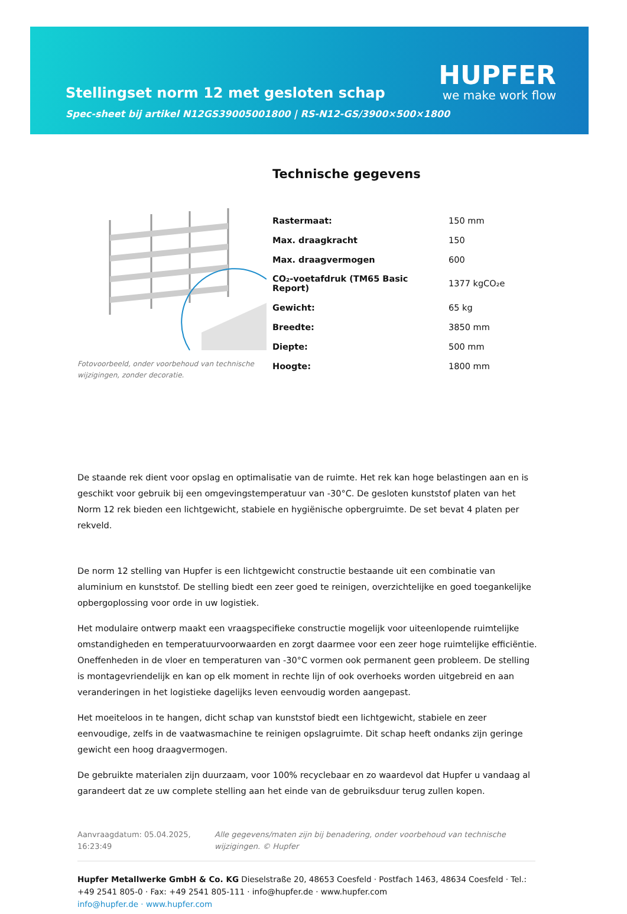Stellingset norm 12 met gesloten schap
HUPFER
we make work flow
Spec-sheet bij artikel N12GS39005001800 | RS-N12-GS/3900×500×1800
Fotovoorbeeld, onder voorbehoud van technische wijzigingen, zonder decoratie.
Technische gegevens
| Rastermaat: | 150 mm |
| Max. draagkracht | 150 |
| Max. draagvermogen | 600 |
| CO₂-voetafdruk (TM65 Basic Report) | 1377 kgCO₂e |
| Gewicht: | 65 kg |
| Breedte: | 3850 mm |
| Diepte: | 500 mm |
| Hoogte: | 1800 mm |
De staande rek dient voor opslag en optimalisatie van de ruimte. Het rek kan hoge belastingen aan en is geschikt voor gebruik bij een omgevingstemperatuur van -30°C. De gesloten kunststof platen van het Norm 12 rek bieden een lichtgewicht, stabiele en hygiënische opbergruimte. De set bevat 4 platen per rekveld.
De norm 12 stelling van Hupfer is een lichtgewicht constructie bestaande uit een combinatie van aluminium en kunststof. De stelling biedt een zeer goed te reinigen, overzichtelijke en goed toegankelijke opbergoplossing voor orde in uw logistiek.
Het modulaire ontwerp maakt een vraagspecifieke constructie mogelijk voor uiteenlopende ruimtelijke omstandigheden en temperatuurvoorwaarden en zorgt daarmee voor een zeer hoge ruimtelijke efficiëntie. Oneffenheden in de vloer en temperaturen van -30°C vormen ook permanent geen probleem. De stelling is montagevriendelijk en kan op elk moment in rechte lijn of ook overhoeks worden uitgebreid en aan veranderingen in het logistieke dagelijks leven eenvoudig worden aangepast.
Het moeiteloos in te hangen, dicht schap van kunststof biedt een lichtgewicht, stabiele en zeer eenvoudige, zelfs in de vaatwasmachine te reinigen opslagruimte. Dit schap heeft ondanks zijn geringe gewicht een hoog draagvermogen.
De gebruikte materialen zijn duurzaam, voor 100% recyclebaar en zo waardevol dat Hupfer u vandaag al garandeert dat ze uw complete stelling aan het einde van de gebruiksduur terug zullen kopen.
Aanvraagdatum: 05.04.2025, 16:23:49
Alle gegevens/maten zijn bij benadering, onder voorbehoud van technische wijzigingen. © Hupfer
Hupfer Metallwerke GmbH & Co. KG Dieselstraße 20, 48653 Coesfeld · Postfach 1463, 48634 Coesfeld · Tel.: +49 2541 805-0 · Fax: +49 2541 805-111 · info@hupfer.de · www.hupfer.com
info@hupfer.de · www.hupfer.com